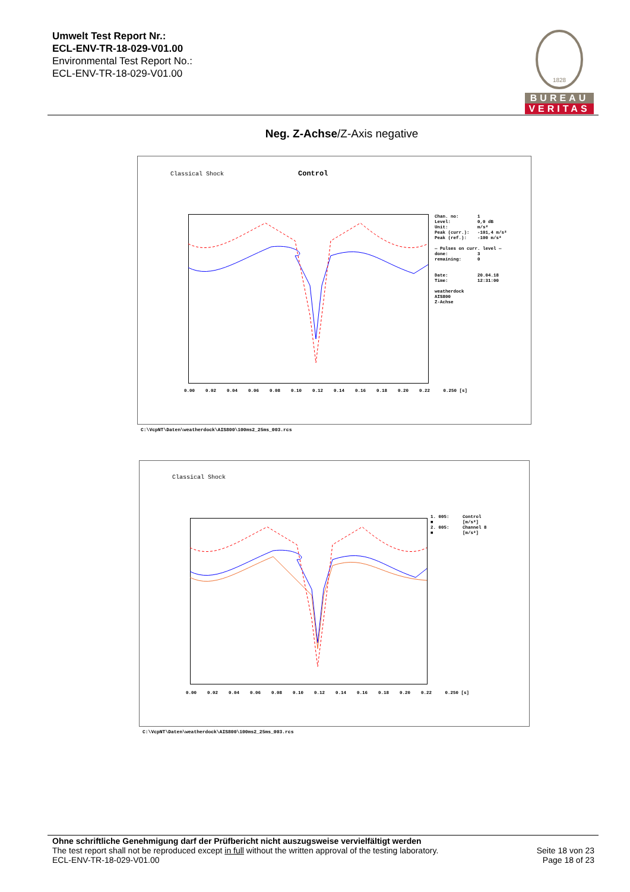Umwelt Test Report Nr.:
ECL-ENV-TR-18-029-V01.00
Environmental Test Report No.:
ECL-ENV-TR-18-029-V01.00
1828
BUREAU
VERITAS
Neg. Z-Achse/Z-Axis negative
Classical Shock Control
Chan. no: 1 Level: 0,0 dB Unit: m/s² Peak (curr.): -101,4 m/s² Peak (ref.): -100 m/s² — Pulses on curr. level — done: 3 remaining: 0 Date: 20.04.18 Time: 12:31:00 weatherdock AIS800 Z-Achse
0.00 0.02 0.04 0.06 0.08 0.10 0.12 0.14 0.16 0.18 0.20 0.22 0.250 [s]
C:\VcpNT\Daten\weatherdock\AIS800\100ms2_25ms_003.rcs
Classical Shock
1. 005: Control ■ [m/s²] 2. 005: Channel 8 ■ [m/s²]
0.00 0.02 0.04 0.06 0.08 0.10 0.12 0.14 0.16 0.18 0.20 0.22 0.250 [s]
C:\VcpNT\Daten\weatherdock\AIS800\100ms2_25ms_003.rcs
Ohne schriftliche Genehmigung darf der Prüfbericht nicht auszugsweise vervielfältigt werden
The test report shall not be reproduced except in full without the written approval of the testing laboratory.
ECL-ENV-TR-18-029-V01.00
Seite 18 von 23
Page 18 of 23